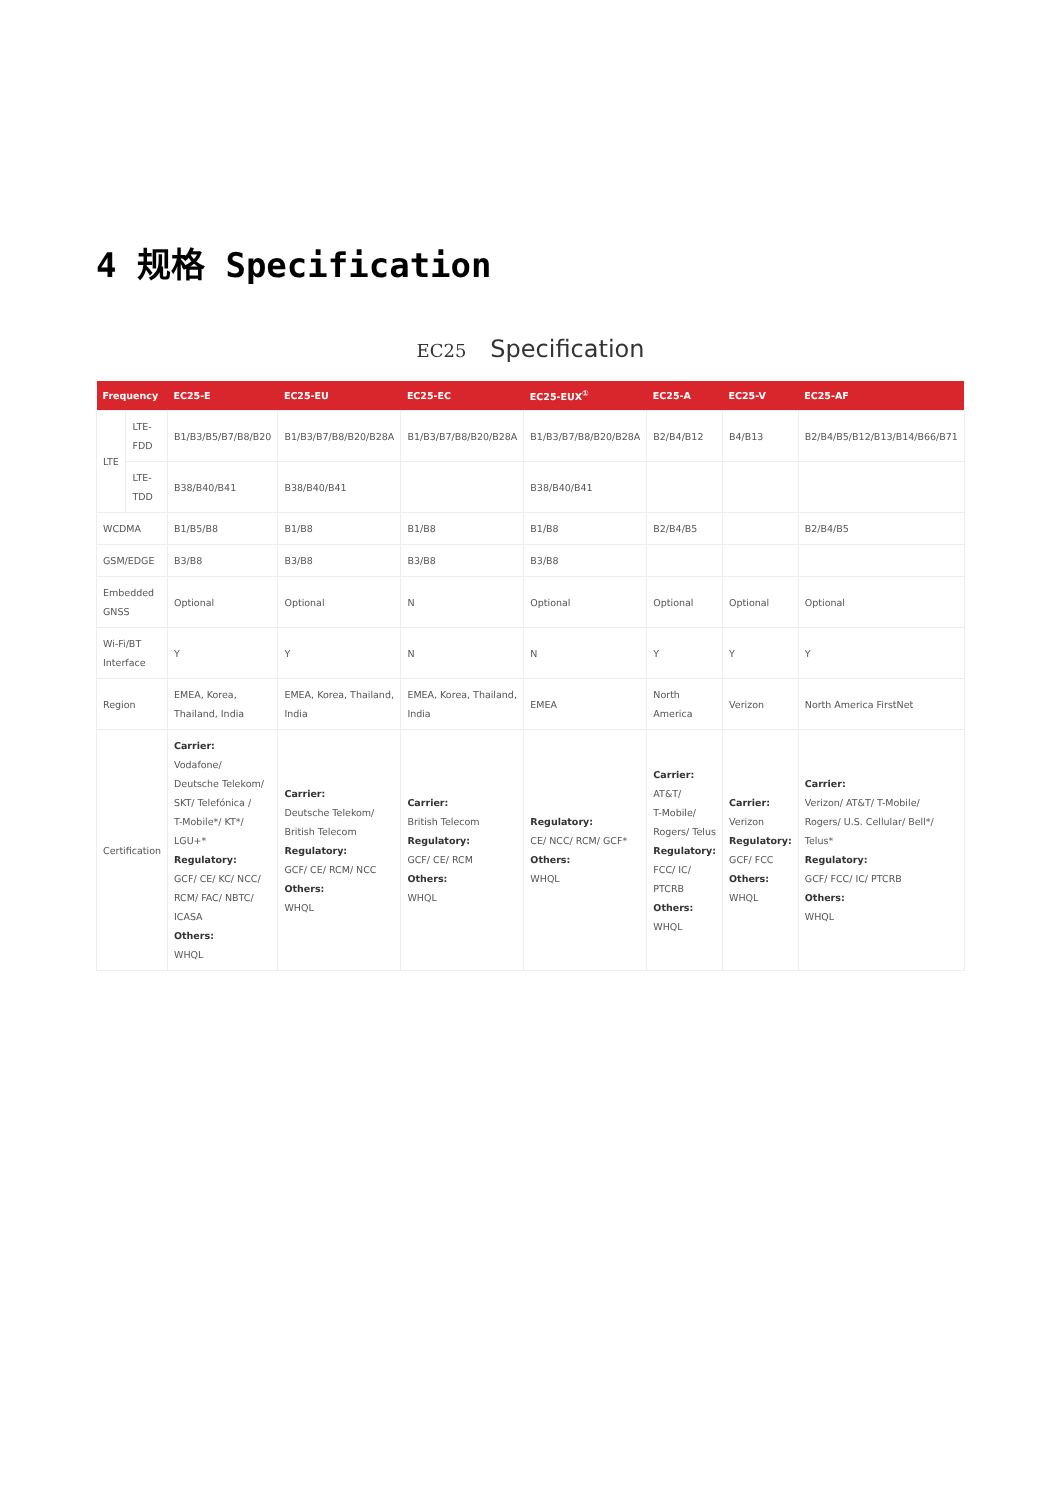4 规格 Specification
EC25 Specification
| Frequency | | EC25-E | EC25-EU | EC25-EC | EC25-EUX<sup>①</sup> | EC25-A | EC25-V | EC25-AF |
| --- | --- | --- | --- | --- | --- | --- | --- | --- |
| LTE | LTE-FDD | B1/B3/B5/B7/B8/B20 | B1/B3/B7/B8/B20/B28A | B1/B3/B7/B8/B20/B28A | B1/B3/B7/B8/B20/B28A | B2/B4/B12 | B4/B13 | B2/B4/B5/B12/B13/B14/B66/B71 |
| | LTE-TDD | B38/B40/B41 | B38/B40/B41 | | B38/B40/B41 | | | |
| WCDMA | | B1/B5/B8 | B1/B8 | B1/B8 | B1/B8 | B2/B4/B5 | | B2/B4/B5 |
| GSM/EDGE | | B3/B8 | B3/B8 | B3/B8 | B3/B8 | | | |
| Embedded GNSS | | Optional | Optional | N | Optional | Optional | Optional | Optional |
| Wi-Fi/BT Interface | | Y | Y | N | N | Y | Y | Y |
| Region | | EMEA, Korea, Thailand, India | EMEA, Korea, Thailand, India | EMEA, Korea, Thailand, India | EMEA | North America | Verizon | North America FirstNet |
| Certification | | Carrier: Vodafone/ Deutsche Telekom/ SKT/ Telefónica / T-Mobile*/ KT*/ LGU+* Regulatory: GCF/ CE/ KC/ NCC/ RCM/ FAC/ NBTC/ ICASA Others: WHQL | Carrier: Deutsche Telekom/ British Telecom Regulatory: GCF/ CE/ RCM/ NCC Others: WHQL | Carrier: British Telecom Regulatory: GCF/ CE/ RCM Others: WHQL | Regulatory: CE/ NCC/ RCM/ GCF* Others: WHQL | Carrier: AT&T/ T-Mobile/ Rogers/ Telus Regulatory: FCC/ IC/ PTCRB Others: WHQL | Carrier: Verizon Regulatory: GCF/ FCC Others: WHQL | Carrier: Verizon/ AT&T/ T-Mobile/ Rogers/ U.S. Cellular/ Bell*/ Telus* Regulatory: GCF/ FCC/ IC/ PTCRB Others: WHQL |